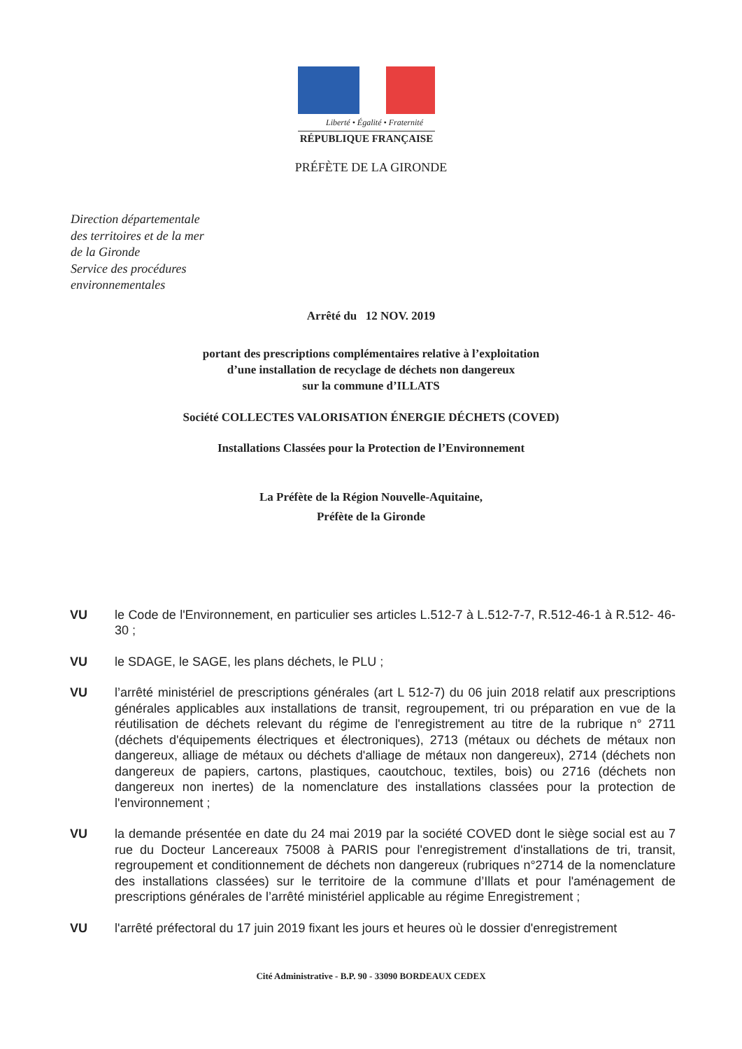Liberté • Égalité • Fraternité
RÉPUBLIQUE FRANÇAISE
PRÉFÈTE DE LA GIRONDE
Direction départementale
des territoires et de la mer
de la Gironde
Service des procédures
environnementales
Arrêté du 12 NOV. 2019
portant des prescriptions complémentaires relative à l’exploitation
d’une installation de recyclage de déchets non dangereux
sur la commune d’ILLATS
Société COLLECTES VALORISATION ÉNERGIE DÉCHETS (COVED)
Installations Classées pour la Protection de l’Environnement
La Préfète de la Région Nouvelle-Aquitaine,
Préfète de la Gironde
VU le Code de l'Environnement, en particulier ses articles L.512-7 à L.512-7-7, R.512-46-1 à R.512- 46-30 ;
VU le SDAGE, le SAGE, les plans déchets, le PLU ;
VU l’arrêté ministériel de prescriptions générales (art L 512-7) du 06 juin 2018 relatif aux prescriptions générales applicables aux installations de transit, regroupement, tri ou préparation en vue de la réutilisation de déchets relevant du régime de l'enregistrement au titre de la rubrique n° 2711 (déchets d'équipements électriques et électroniques), 2713 (métaux ou déchets de métaux non dangereux, alliage de métaux ou déchets d'alliage de métaux non dangereux), 2714 (déchets non dangereux de papiers, cartons, plastiques, caoutchouc, textiles, bois) ou 2716 (déchets non dangereux non inertes) de la nomenclature des installations classées pour la protection de l'environnement ;
VU la demande présentée en date du 24 mai 2019 par la société COVED dont le siège social est au 7 rue du Docteur Lancereaux 75008 à PARIS pour l'enregistrement d'installations de tri, transit, regroupement et conditionnement de déchets non dangereux (rubriques n°2714 de la nomenclature des installations classées) sur le territoire de la commune d’Illats et pour l'aménagement de prescriptions générales de l’arrêté ministériel applicable au régime Enregistrement ;
VU l'arrêté préfectoral du 17 juin 2019 fixant les jours et heures où le dossier d'enregistrement
Cité Administrative - B.P. 90 - 33090 BORDEAUX CEDEX